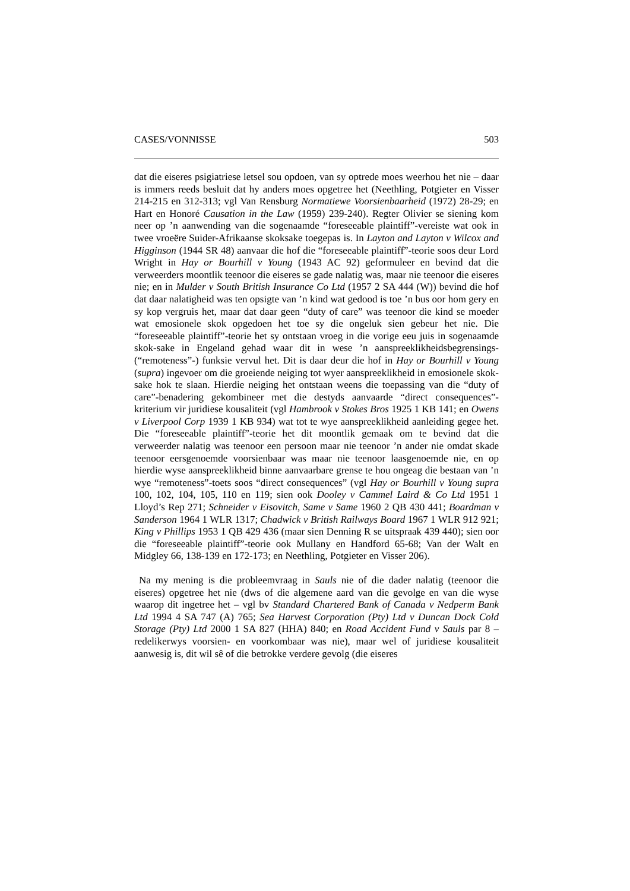CASES/VONNISSE 503
dat die eiseres psigiatriese letsel sou opdoen, van sy optrede moes weerhou het nie – daar is immers reeds besluit dat hy anders moes opgetree het (Neethling, Potgieter en Visser 214-215 en 312-313; vgl Van Rensburg Normatiewe Voorsienbaarheid (1972) 28-29; en Hart en Honoré Causation in the Law (1959) 239-240). Regter Olivier se siening kom neer op ’n aanwending van die sogenaamde “foreseeable plaintiff”-vereiste wat ook in twee vroeëre Suider-Afrikaanse skoksake toegepas is. In Layton and Layton v Wilcox and Higginson (1944 SR 48) aanvaar die hof die “foreseeable plaintiff”-teorie soos deur Lord Wright in Hay or Bourhill v Young (1943 AC 92) geformuleer en bevind dat die verweerders moontlik teenoor die eiseres se gade nalatig was, maar nie teenoor die eiseres nie; en in Mulder v South British Insurance Co Ltd (1957 2 SA 444 (W)) bevind die hof dat daar nalatigheid was ten opsigte van ’n kind wat gedood is toe ’n bus oor hom gery en sy kop vergruis het, maar dat daar geen “duty of care” was teenoor die kind se moeder wat emosionele skok opgedoen het toe sy die ongeluk sien gebeur het nie. Die “foreseeable plaintiff”-teorie het sy ontstaan vroeg in die vorige eeu juis in sogenaamde skok-sake in Engeland gehad waar dit in wese ’n aanspreeklikheidsbegrensings- (“remoteness”-) funksie vervul het. Dit is daar deur die hof in Hay or Bourhill v Young (supra) ingevoer om die groeiende neiging tot wyer aanspreeklikheid in emosionele skok-sake hok te slaan. Hierdie neiging het ontstaan weens die toepassing van die “duty of care”-benadering gekombineer met die destyds aanvaarde “direct consequences”-kriterium vir juridiese kousaliteit (vgl Hambrook v Stokes Bros 1925 1 KB 141; en Owens v Liverpool Corp 1939 1 KB 934) wat tot te wye aanspreeklikheid aanleiding gegee het. Die “foreseeable plaintiff”-teorie het dit moontlik gemaak om te bevind dat die verweerder nalatig was teenoor een persoon maar nie teenoor ’n ander nie omdat skade teenoor eersgenoemde voorsienbaar was maar nie teenoor laasgenoemde nie, en op hierdie wyse aanspreeklikheid binne aanvaarbare grense te hou ongeag die bestaan van ’n wye “remoteness”-toets soos “direct consequences” (vgl Hay or Bourhill v Young supra 100, 102, 104, 105, 110 en 119; sien ook Dooley v Cammel Laird & Co Ltd 1951 1 Lloyd’s Rep 271; Schneider v Eisovitch, Same v Same 1960 2 QB 430 441; Boardman v Sanderson 1964 1 WLR 1317; Chadwick v British Railways Board 1967 1 WLR 912 921; King v Phillips 1953 1 QB 429 436 (maar sien Denning R se uitspraak 439 440); sien oor die “foreseeable plaintiff”-teorie ook Mullany en Handford 65-68; Van der Walt en Midgley 66, 138-139 en 172-173; en Neethling, Potgieter en Visser 206).
Na my mening is die probleemvraag in Sauls nie of die dader nalatig (teenoor die eiseres) opgetree het nie (dws of die algemene aard van die gevolge en van die wyse waarop dit ingetree het – vgl bv Standard Chartered Bank of Canada v Nedperm Bank Ltd 1994 4 SA 747 (A) 765; Sea Harvest Corporation (Pty) Ltd v Duncan Dock Cold Storage (Pty) Ltd 2000 1 SA 827 (HHA) 840; en Road Accident Fund v Sauls par 8 – redelikerwys voorsien- en voorkombaar was nie), maar wel of juridiese kousaliteit aanwesig is, dit wil sê of die betrokke verdere gevolg (die eiseres